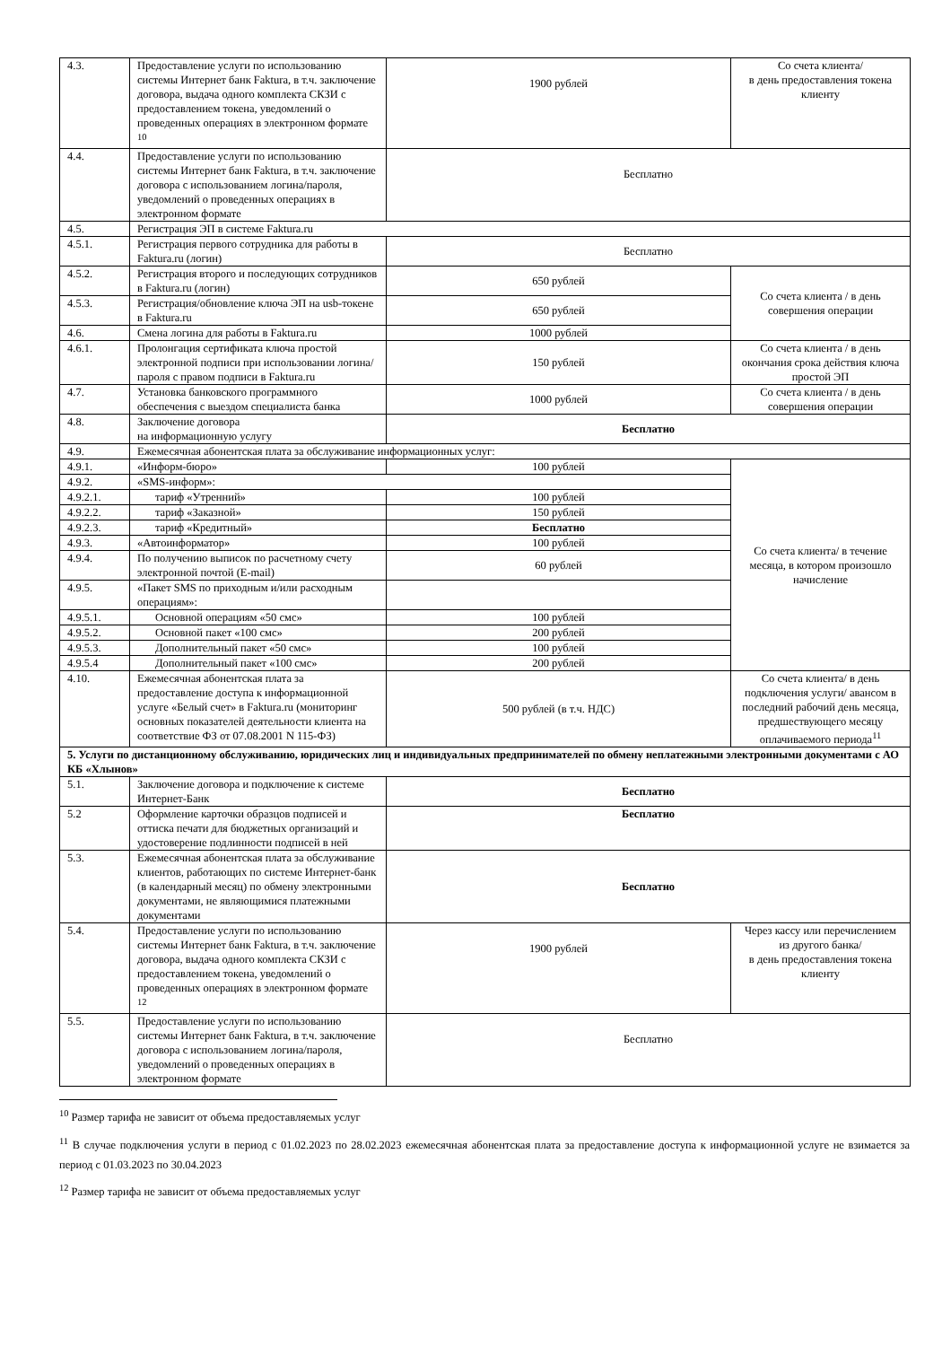| 4.3. | Предоставление услуги по использованию системы Интернет банк Faktura, в т.ч. заключение договора, выдача одного комплекта СКЗИ с предоставлением токена, уведомлений о проведенных операциях в электронном формате <sup>10</sup> | 1900 рублей | Со счета клиента/ в день предоставления токена клиенту |
| 4.4. | Предоставление услуги по использованию системы Интернет банк Faktura, в т.ч. заключение договора с использованием логина/пароля, уведомлений о проведенных операциях в электронном формате | Бесплатно | |
| 4.5. | Регистрация ЭП в системе Faktura.ru | | |
| 4.5.1. | Регистрация первого сотрудника для работы в Faktura.ru (логин) | Бесплатно | |
| 4.5.2. | Регистрация второго и последующих сотрудников в Faktura.ru (логин) | 650 рублей | Со счета клиента / в день совершения операции |
| 4.5.3. | Регистрация/обновление ключа ЭП на usb-токене в Faktura.ru | 650 рублей | |
| 4.6. | Смена логина для работы в Faktura.ru | 1000 рублей | |
| 4.6.1. | Пролонгация сертификата ключа простой электронной подписи при использовании логина/пароля с правом подписи в Faktura.ru | 150 рублей | Со счета клиента / в день окончания срока действия ключа простой ЭП |
| 4.7. | Установка банковского программного обеспечения с выездом специалиста банка | 1000 рублей | Со счета клиента / в день совершения операции |
| 4.8. | Заключение договора на информационную услугу | Бесплатно | |
| 4.9. | Ежемесячная абонентская плата за обслуживание информационных услуг: | | |
| 4.9.1. | «Информ-бюро» | 100 рублей | Со счета клиента/ в течение месяца, в котором произошло начисление |
| 4.9.2. | «SMS-информ»: | | |
| 4.9.2.1. | тариф «Утренний» | 100 рублей | |
| 4.9.2.2. | тариф «Заказной» | 150 рублей | |
| 4.9.2.3. | тариф «Кредитный» | Бесплатно | |
| 4.9.3. | «Автоинформатор» | 100 рублей | |
| 4.9.4. | По получению выписок по расчетному счету электронной почтой (E-mail) | 60 рублей | |
| 4.9.5. | «Пакет SMS по приходным и/или расходным операциям»: | | |
| 4.9.5.1. | Основной операциям «50 смс» | 100 рублей | |
| 4.9.5.2. | Основной пакет «100 смс» | 200 рублей | |
| 4.9.5.3. | Дополнительный пакет «50 смс» | 100 рублей | |
| 4.9.5.4 | Дополнительный пакет «100 смс» | 200 рублей | |
| 4.10. | Ежемесячная абонентская плата за предоставление доступа к информационной услуге «Белый счет» в Faktura.ru (мониторинг основных показателей деятельности клиента на соответствие ФЗ от 07.08.2001 N 115-ФЗ) | 500 рублей (в т.ч. НДС) | Со счета клиента/ в день подключения услуги/ авансом в последний рабочий день месяца, предшествующего месяцу оплачиваемого периода<sup>11</sup> |
| 5. Услуги по дистанционному обслуживанию, юридических лиц и индивидуальных предпринимателей по обмену неплатежными электронными документами с АО КБ «Хлынов» | | | |
| 5.1. | Заключение договора и подключение к системе Интернет-Банк | Бесплатно | |
| 5.2 | Оформление карточки образцов подписей и оттиска печати для бюджетных организаций и удостоверение подлинности подписей в ней | Бесплатно | |
| 5.3. | Ежемесячная абонентская плата за обслуживание клиентов, работающих по системе Интернет-банк (в календарный месяц) по обмену электронными документами, не являющимися платежными документами | Бесплатно | |
| 5.4. | Предоставление услуги по использованию системы Интернет банк Faktura, в т.ч. заключение договора, выдача одного комплекта СКЗИ с предоставлением токена, уведомлений о проведенных операциях в электронном формате <sup>12</sup> | 1900 рублей | Через кассу или перечислением из другого банка/ в день предоставления токена клиенту |
| 5.5. | Предоставление услуги по использованию системы Интернет банк Faktura, в т.ч. заключение договора с использованием логина/пароля, уведомлений о проведенных операциях в электронном формате | Бесплатно | |
<sup>10</sup> Размер тарифа не зависит от объема предоставляемых услуг
<sup>11</sup> В случае подключения услуги в период с 01.02.2023 по 28.02.2023 ежемесячная абонентская плата за предоставление доступа к информационной услуге не взимается за период с 01.03.2023 по 30.04.2023
<sup>12</sup> Размер тарифа не зависит от объема предоставляемых услуг